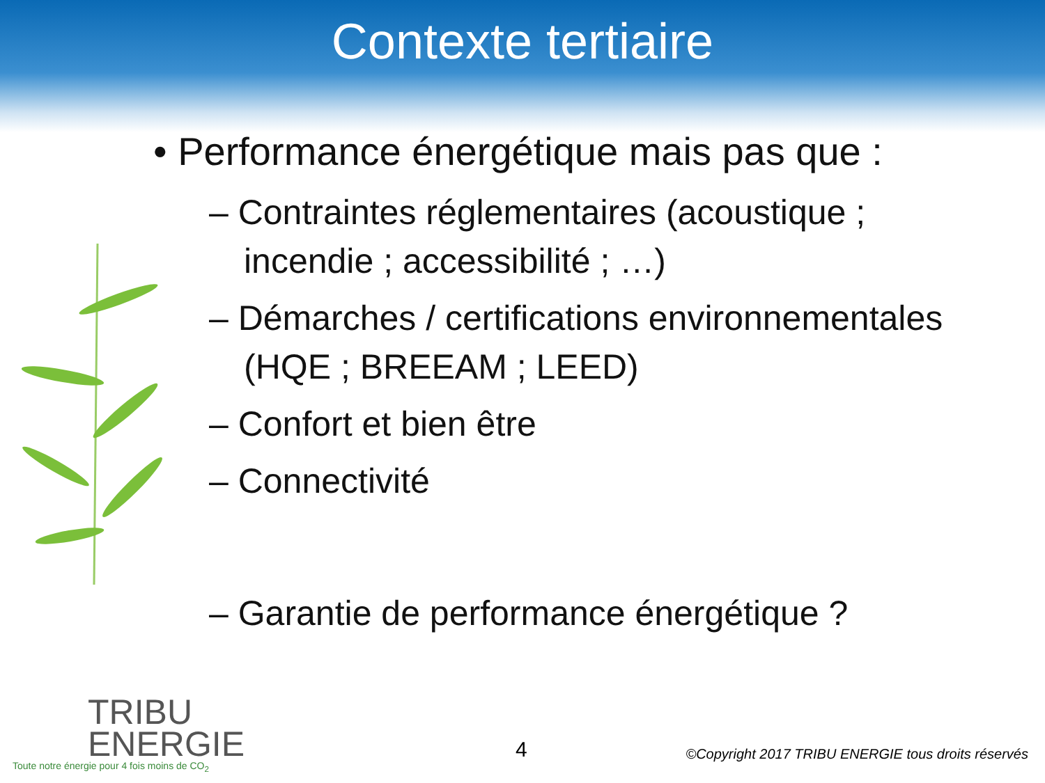Contexte tertiaire
• Performance énergétique mais pas que :
– Contraintes réglementaires (acoustique ; incendie ; accessibilité ; …)
– Démarches / certifications environnementales (HQE ; BREEAM ; LEED)
– Confort et bien être
– Connectivité
– Garantie de performance énergétique ?
TRIBU
ENERGIE
Toute notre énergie pour 4 fois moins de CO<sub>2</sub>
4
©Copyright 2017 TRIBU ENERGIE tous droits réservés